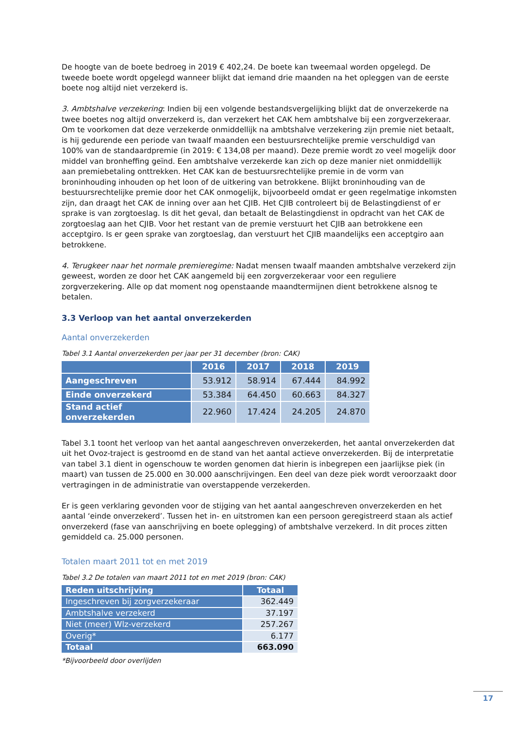De hoogte van de boete bedroeg in 2019 € 402,24. De boete kan tweemaal worden opgelegd. De tweede boete wordt opgelegd wanneer blijkt dat iemand drie maanden na het opleggen van de eerste boete nog altijd niet verzekerd is.
3. Ambtshalve verzekering: Indien bij een volgende bestandsvergelijking blijkt dat de onverzekerde na twee boetes nog altijd onverzekerd is, dan verzekert het CAK hem ambtshalve bij een zorgverzekeraar. Om te voorkomen dat deze verzekerde onmiddellijk na ambtshalve verzekering zijn premie niet betaalt, is hij gedurende een periode van twaalf maanden een bestuursrechtelijke premie verschuldigd van 100% van de standaardpremie (in 2019: € 134,08 per maand). Deze premie wordt zo veel mogelijk door middel van bronheffing geïnd. Een ambtshalve verzekerde kan zich op deze manier niet onmiddellijk aan premiebetaling onttrekken. Het CAK kan de bestuursrechtelijke premie in de vorm van broninhouding inhouden op het loon of de uitkering van betrokkene. Blijkt broninhouding van de bestuursrechtelijke premie door het CAK onmogelijk, bijvoorbeeld omdat er geen regelmatige inkomsten zijn, dan draagt het CAK de inning over aan het CJIB. Het CJIB controleert bij de Belastingdienst of er sprake is van zorgtoeslag. Is dit het geval, dan betaalt de Belastingdienst in opdracht van het CAK de zorgtoeslag aan het CJIB. Voor het restant van de premie verstuurt het CJIB aan betrokkene een acceptgiro. Is er geen sprake van zorgtoeslag, dan verstuurt het CJIB maandelijks een acceptgiro aan betrokkene.
4. Terugkeer naar het normale premieregime: Nadat mensen twaalf maanden ambtshalve verzekerd zijn geweest, worden ze door het CAK aangemeld bij een zorgverzekeraar voor een reguliere zorgverzekering. Alle op dat moment nog openstaande maandtermijnen dient betrokkene alsnog te betalen.
3.3 Verloop van het aantal onverzekerden
Aantal onverzekerden
Tabel 3.1 Aantal onverzekerden per jaar per 31 december (bron: CAK)
| | 2016 | 2017 | 2018 | 2019 |
| --- | --- | --- | --- | --- |
| Aangeschreven | 53.912 | 58.914 | 67.444 | 84.992 |
| Einde onverzekerd | 53.384 | 64.450 | 60.663 | 84.327 |
| Stand actief onverzekerden | 22.960 | 17.424 | 24.205 | 24.870 |
Tabel 3.1 toont het verloop van het aantal aangeschreven onverzekerden, het aantal onverzekerden dat uit het Ovoz-traject is gestroomd en de stand van het aantal actieve onverzekerden. Bij de interpretatie van tabel 3.1 dient in ogenschouw te worden genomen dat hierin is inbegrepen een jaarlijkse piek (in maart) van tussen de 25.000 en 30.000 aanschrijvingen. Een deel van deze piek wordt veroorzaakt door vertragingen in de administratie van overstappende verzekerden.
Er is geen verklaring gevonden voor de stijging van het aantal aangeschreven onverzekerden en het aantal ‘einde onverzekerd’. Tussen het in- en uitstromen kan een persoon geregistreerd staan als actief onverzekerd (fase van aanschrijving en boete oplegging) of ambtshalve verzekerd. In dit proces zitten gemiddeld ca. 25.000 personen.
Totalen maart 2011 tot en met 2019
Tabel 3.2 De totalen van maart 2011 tot en met 2019 (bron: CAK)
| Reden uitschrijving | Totaal |
| --- | --- |
| Ingeschreven bij zorgverzekeraar | 362.449 |
| Ambtshalve verzekerd | 37.197 |
| Niet (meer) Wlz-verzekerd | 257.267 |
| Overig* | 6.177 |
| Totaal | 663.090 |
*Bijvoorbeeld door overlijden
17